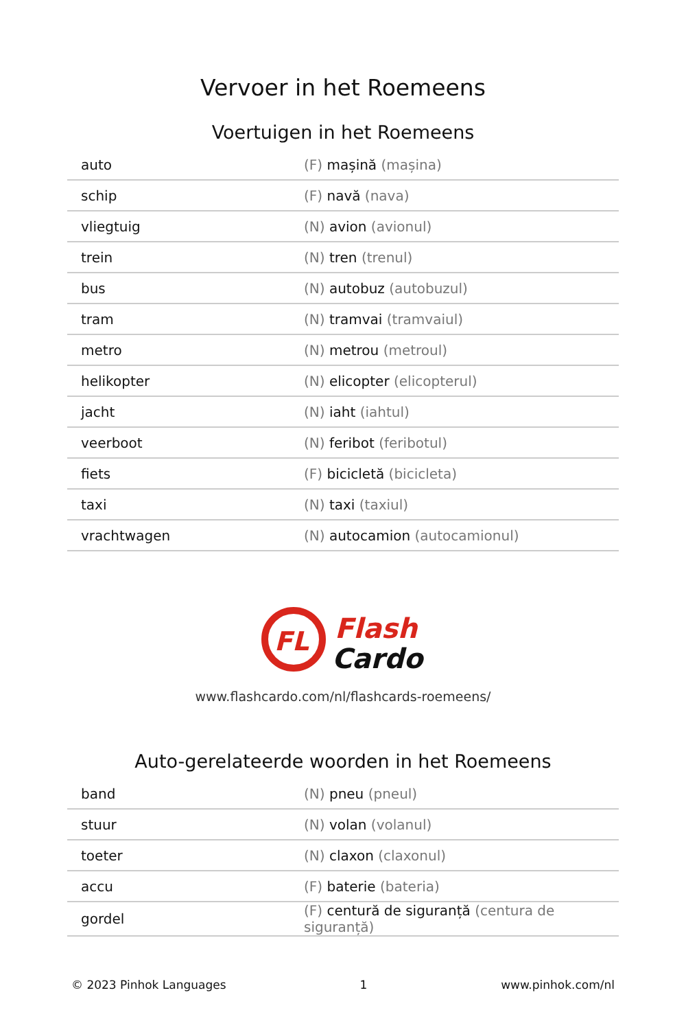Vervoer in het Roemeens
Voertuigen in het Roemeens
| auto | (F) mașină (mașina) |
| schip | (F) navă (nava) |
| vliegtuig | (N) avion (avionul) |
| trein | (N) tren (trenul) |
| bus | (N) autobuz (autobuzul) |
| tram | (N) tramvai (tramvaiul) |
| metro | (N) metrou (metroul) |
| helikopter | (N) elicopter (elicopterul) |
| jacht | (N) iaht (iahtul) |
| veerboot | (N) feribot (feribotul) |
| fiets | (F) bicicletă (bicicleta) |
| taxi | (N) taxi (taxiul) |
| vrachtwagen | (N) autocamion (autocamionul) |
FL
Flash
Cardo
www.flashcardo.com/nl/flashcards-roemeens/
Auto-gerelateerde woorden in het Roemeens
| band | (N) pneu (pneul) |
| stuur | (N) volan (volanul) |
| toeter | (N) claxon (claxonul) |
| accu | (F) baterie (bateria) |
| gordel | (F) centură de siguranță (centura de siguranță) |
© 2023 Pinhok Languages 1 www.pinhok.com/nl